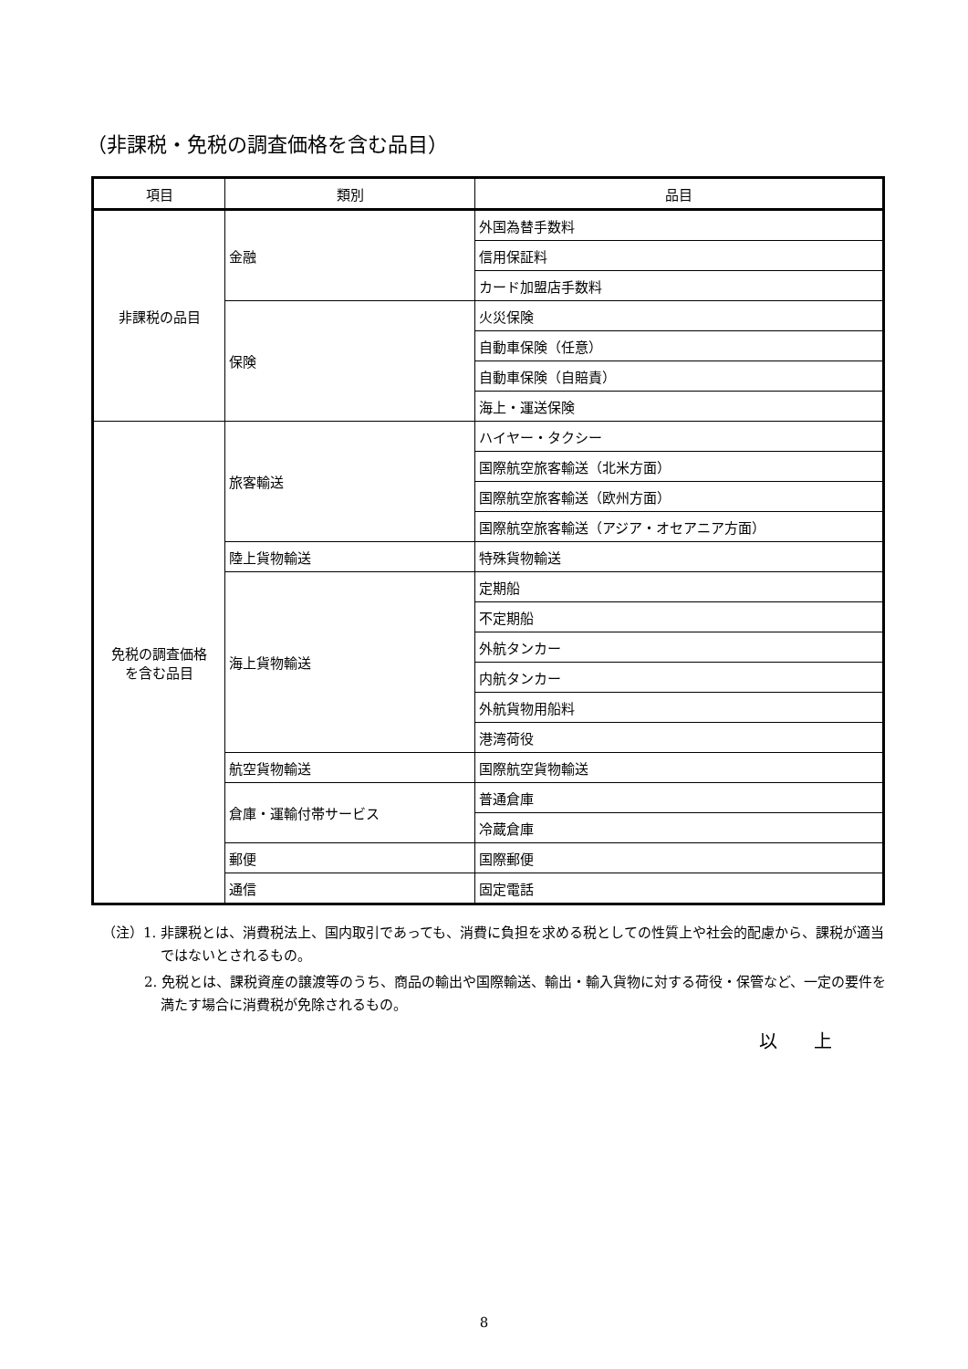（非課税・免税の調査価格を含む品目）
| 項目 | 類別 | 品目 |
| --- | --- | --- |
| 非課税の品目 | 金融 | 外国為替手数料 |
| | | 信用保証料 |
| | | カード加盟店手数料 |
| | 保険 | 火災保険 |
| | | 自動車保険（任意） |
| | | 自動車保険（自賠責） |
| | | 海上・運送保険 |
| 免税の調査価格 を含む品目 | 旅客輸送 | ハイヤー・タクシー |
| | | 国際航空旅客輸送（北米方面） |
| | | 国際航空旅客輸送（欧州方面） |
| | | 国際航空旅客輸送（アジア・オセアニア方面） |
| | 陸上貨物輸送 | 特殊貨物輸送 |
| | 海上貨物輸送 | 定期船 |
| | | 不定期船 |
| | | 外航タンカー |
| | | 内航タンカー |
| | | 外航貨物用船料 |
| | | 港湾荷役 |
| | 航空貨物輸送 | 国際航空貨物輸送 |
| | 倉庫・運輸付帯サービス | 普通倉庫 |
| | | 冷蔵倉庫 |
| | 郵便 | 国際郵便 |
| | 通信 | 固定電話 |
（注）1. 非課税とは、消費税法上、国内取引であっても、消費に負担を求める税としての性質上や社会的配慮から、課税が適当ではないとされるもの。
2. 免税とは、課税資産の譲渡等のうち、商品の輸出や国際輸送、輸出・輸入貨物に対する荷役・保管など、一定の要件を満たす場合に消費税が免除されるもの。
以　　上
8